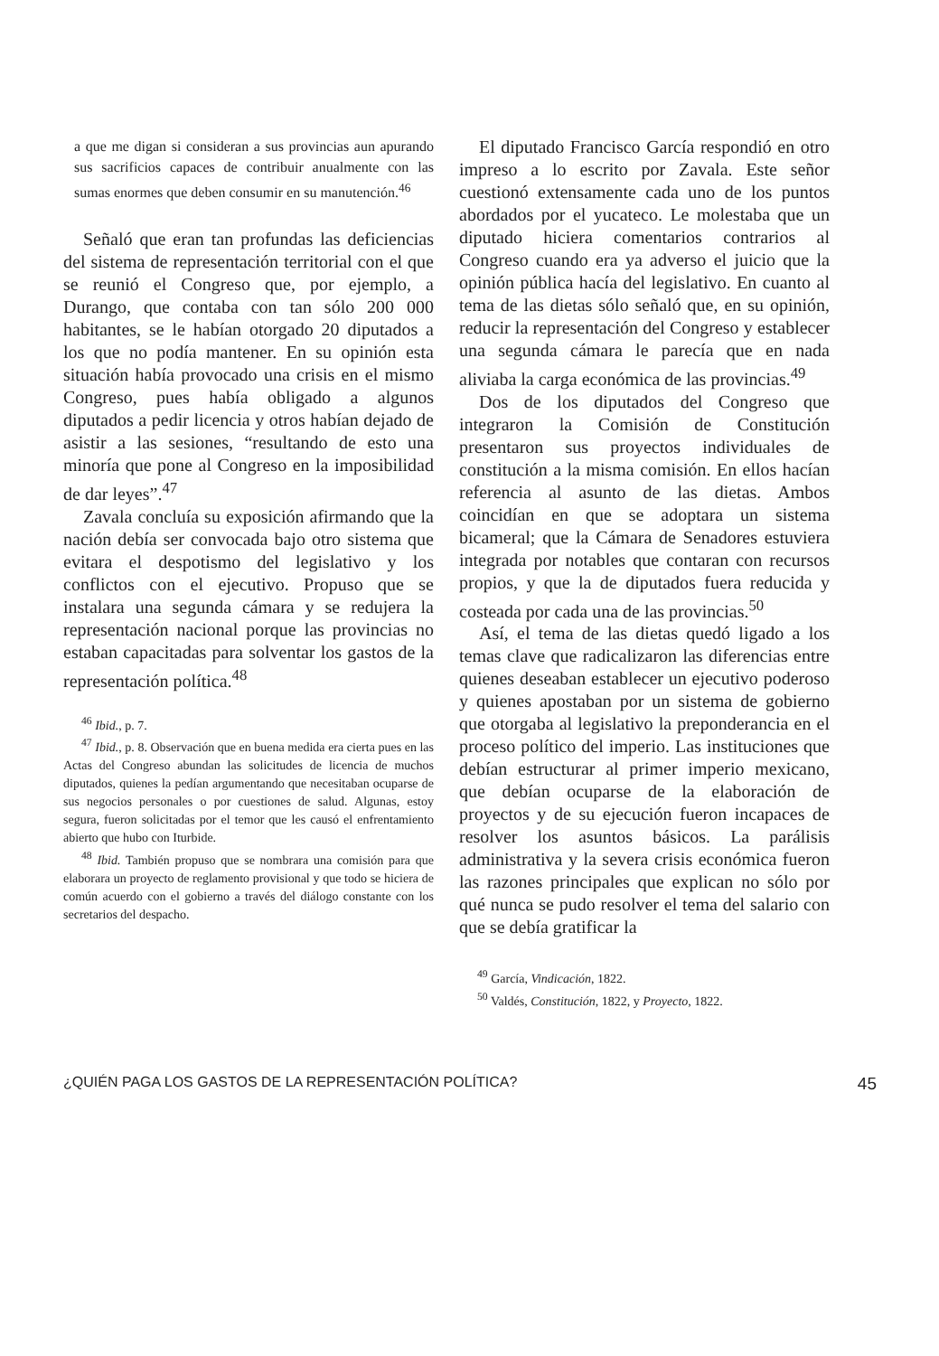a que me digan si consideran a sus provincias aun apurando sus sacrificios capaces de contribuir anualmente con las sumas enormes que deben consumir en su manutención.<sup>46</sup>
Señaló que eran tan profundas las deficiencias del sistema de representación territorial con el que se reunió el Congreso que, por ejemplo, a Durango, que contaba con tan sólo 200 000 habitantes, se le habían otorgado 20 diputados a los que no podía mantener. En su opinión esta situación había provocado una crisis en el mismo Congreso, pues había obligado a algunos diputados a pedir licencia y otros habían dejado de asistir a las sesiones, “resultando de esto una minoría que pone al Congreso en la imposibilidad de dar leyes”.<sup>47</sup>
Zavala concluía su exposición afirmando que la nación debía ser convocada bajo otro sistema que evitara el despotismo del legislativo y los conflictos con el ejecutivo. Propuso que se instalara una segunda cámara y se redujera la representación nacional porque las provincias no estaban capacitadas para solventar los gastos de la representación política.<sup>48</sup>
<sup>46</sup> Ibid., p. 7.
<sup>47</sup> Ibid., p. 8. Observación que en buena medida era cierta pues en las Actas del Congreso abundan las solicitudes de licencia de muchos diputados, quienes la pedían argumentando que necesitaban ocuparse de sus negocios personales o por cuestiones de salud. Algunas, estoy segura, fueron solicitadas por el temor que les causó el enfrentamiento abierto que hubo con Iturbide.
<sup>48</sup> Ibid. También propuso que se nombrara una comisión para que elaborara un proyecto de reglamento provisional y que todo se hiciera de común acuerdo con el gobierno a través del diálogo constante con los secretarios del despacho.
El diputado Francisco García respondió en otro impreso a lo escrito por Zavala. Este señor cuestionó extensamente cada uno de los puntos abordados por el yucateco. Le molestaba que un diputado hiciera comentarios contrarios al Congreso cuando era ya adverso el juicio que la opinión pública hacía del legislativo. En cuanto al tema de las dietas sólo señaló que, en su opinión, reducir la representación del Congreso y establecer una segunda cámara le parecía que en nada aliviaba la carga económica de las provincias.<sup>49</sup>
Dos de los diputados del Congreso que integraron la Comisión de Constitución presentaron sus proyectos individuales de constitución a la misma comisión. En ellos hacían referencia al asunto de las dietas. Ambos coincidían en que se adoptara un sistema bicameral; que la Cámara de Senadores estuviera integrada por notables que contaran con recursos propios, y que la de diputados fuera reducida y costeada por cada una de las provincias.<sup>50</sup>
Así, el tema de las dietas quedó ligado a los temas clave que radicalizaron las diferencias entre quienes deseaban establecer un ejecutivo poderoso y quienes apostaban por un sistema de gobierno que otorgaba al legislativo la preponderancia en el proceso político del imperio. Las instituciones que debían estructurar al primer imperio mexicano, que debían ocuparse de la elaboración de proyectos y de su ejecución fueron incapaces de resolver los asuntos básicos. La parálisis administrativa y la severa crisis económica fueron las razones principales que explican no sólo por qué nunca se pudo resolver el tema del salario con que se debía gratificar la
<sup>49</sup> García, Vindicación, 1822.
<sup>50</sup> Valdés, Constitución, 1822, y Proyecto, 1822.
¿QUIÉN PAGA LOS GASTOS DE LA REPRESENTACIÓN POLÍTICA? 45